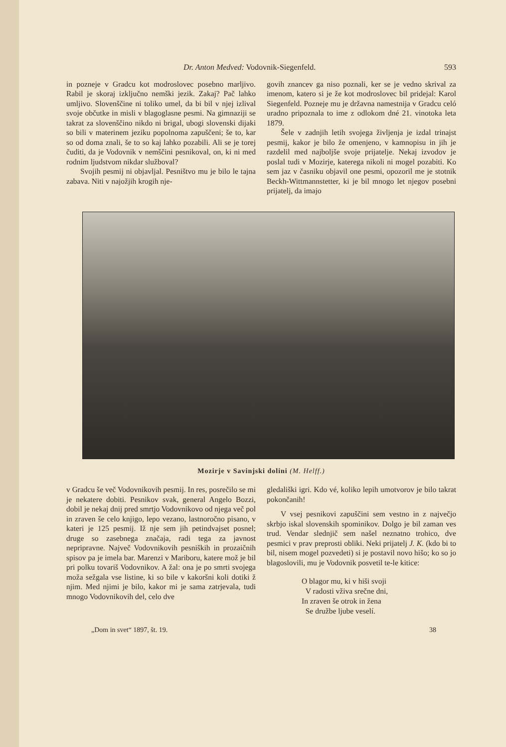Dr. Anton Medved: Vodovnik-Siegenfeld. 593
in pozneje v Gradcu kot modroslovec posebno marljivo. Rabil je skoraj izključno nemški jezik. Zakaj? Pač lahko umljivo. Slovenščine ni toliko umel, da bi bil v njej izlival svoje občutke in misli v blagoglasne pesmi. Na gimnaziji se takrat za slovenščino nikdo ni brigal, ubogi slovenski dijaki so bili v materinem jeziku popolnoma zapuščeni; še to, kar so od doma znali, še to so kaj lahko pozabili. Ali se je torej čuditi, da je Vodovnik v nemščini pesnikoval, on, ki ni med rodnim ljudstvom nikdar služboval?
Svojih pesmij ni objavljal. Pesništvo mu je bilo le tajna zabava. Niti v najožjih krogih nje-
govih znancev ga niso poznali, ker se je vedno skrival za imenom, katero si je že kot modroslovec bil pridejal: Karol Siegenfeld. Pozneje mu je državna namestnija v Gradcu celó uradno pripoznala to ime z odlokom dné 21. vinotoka leta 1879.
Šele v zadnjih letih svojega življenja je izdal trinajst pesmij, kakor je bilo že omenjeno, v kamnopisu in jih je razdelil med najboljše svoje prijatelje. Nekaj izvodov je poslal tudi v Mozirje, katerega nikoli ni mogel pozabiti. Ko sem jaz v časniku objavil one pesmi, opozoril me je stotnik Beckh-Wittmannstetter, ki je bil mnogo let njegov posebni prijatelj, da imajo
Mozirje v Savinjski dolini (M. Helff.)
v Gradcu še več Vodovnikovih pesmij. In res, posrečilo se mi je nekatere dobiti. Pesnikov svak, general Angelo Bozzi, dobil je nekaj dnij pred smrtjo Vodovnikovo od njega več pol in zraven še celo knjigo, lepo vezano, lastnoročno pisano, v kateri je 125 pesmij. Iž nje sem jih petindvajset posnel; druge so zasebnega značaja, radi tega za javnost nepripravne. Največ Vodovnikovih pesniških in prozaičnih spisov pa je imela bar. Marenzi v Mariboru, katere mož je bil pri polku tovariš Vodovnikov. A žal: ona je po smrti svojega moža sežgala vse listine, ki so bile v kakoršni koli dotiki ž njim. Med njimi je bilo, kakor mi je sama zatrjevala, tudi mnogo Vodovnikovih del, celo dve
gledališki igri. Kdo vé, koliko lepih umotvorov je bilo takrat pokončanih!
V vsej pesnikovi zapuščini sem vestno in z največjo skrbjo iskal slovenskih spominikov. Dolgo je bil zaman ves trud. Vendar slednjič sem našel neznatno trohico, dve pesmici v prav preprosti obliki. Neki prijatelj J. K. (kdo bi to bil, nisem mogel pozvedeti) si je postavil novo hišo; ko so jo blagoslovili, mu je Vodovnik posvetil te-le kitice:
O blagor mu, ki v hiši svoji
V radosti vživa srečne dni,
In zraven še otrok in žena
Se družbe ljube veselí.
„Dom in svet“ 1897, št. 19. 38